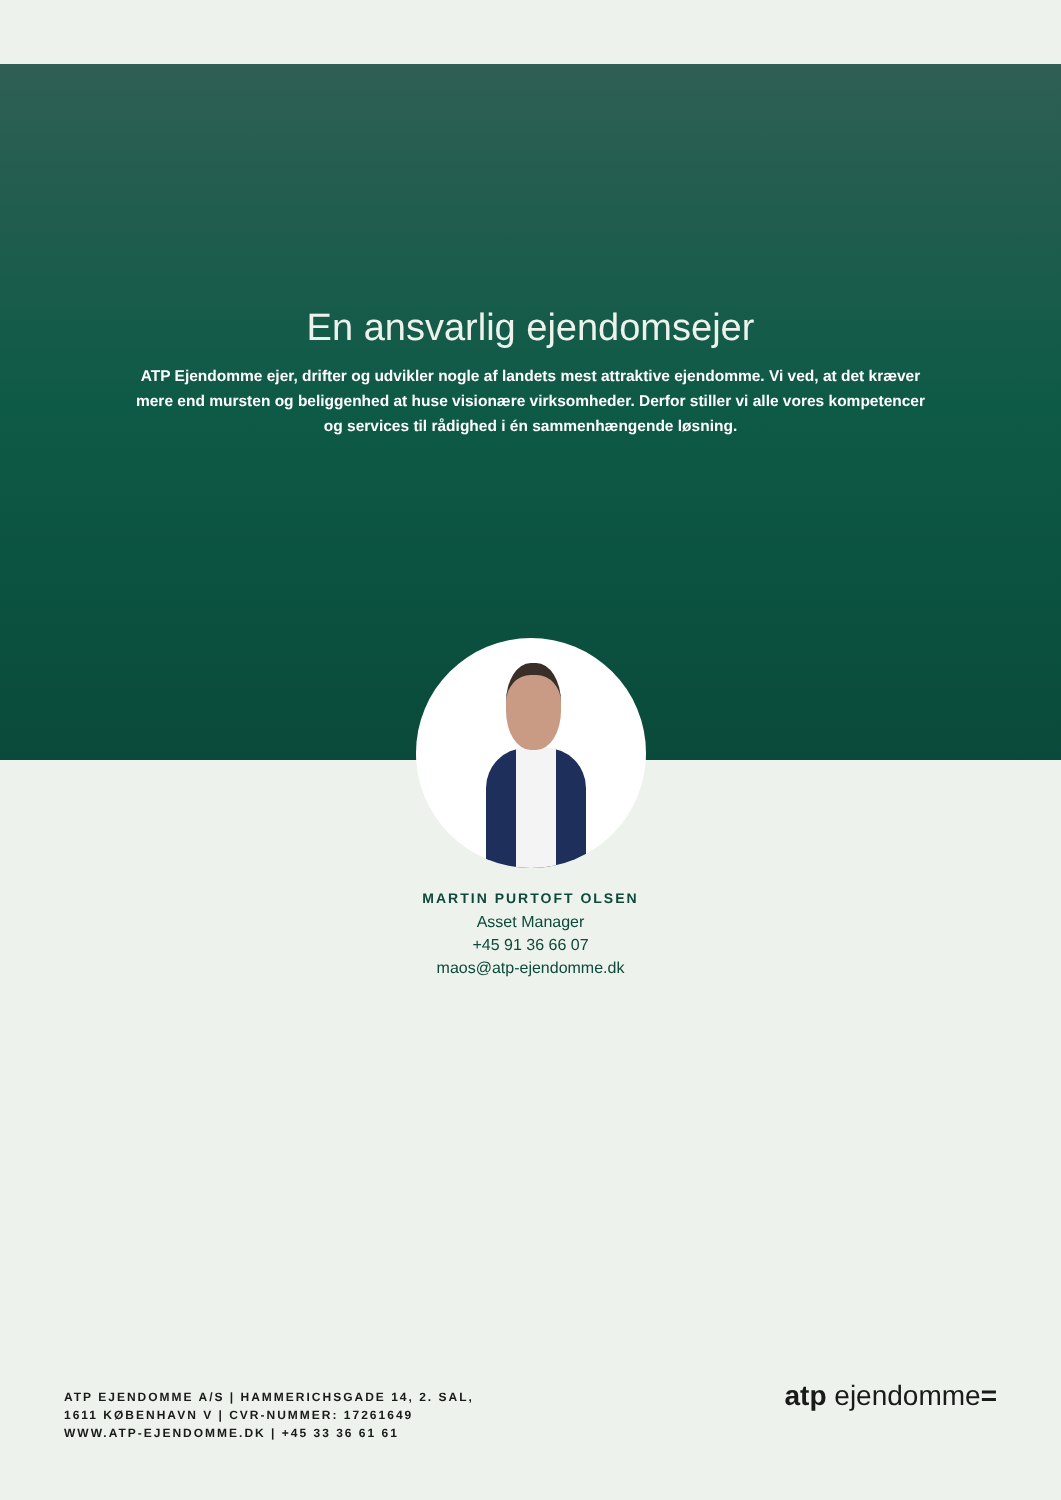En ansvarlig ejendomsejer
ATP Ejendomme ejer, drifter og udvikler nogle af landets mest attraktive ejendomme. Vi ved, at det kræver mere end mursten og beliggenhed at huse visionære virksomheder. Derfor stiller vi alle vores kompetencer og services til rådighed i én sammenhængende løsning.
MARTIN PURTOFT OLSEN
Asset Manager
+45 91 36 66 07
maos@atp-ejendomme.dk
ATP EJENDOMME A/S | HAMMERICHSGADE 14, 2. SAL,
1611 KØBENHAVN V | CVR-NUMMER: 17261649
WWW.ATP-EJENDOMME.DK | +45 33 36 61 61
atp ejendomme=